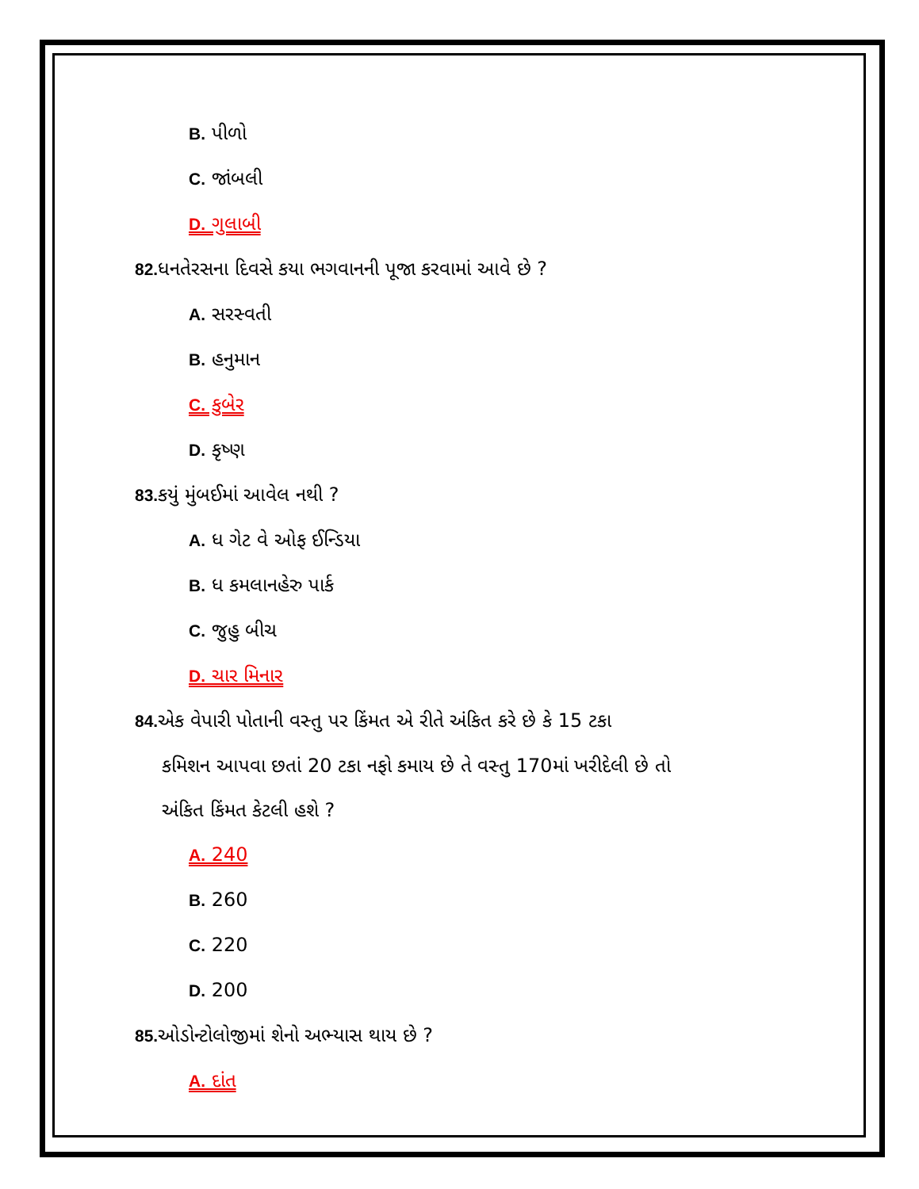B. પીળો
C. જાંબલી
D. ગુલાબી
82. ધનતેરસના દિવસે કયા ભગવાનની પૂજા કરવામાં આવે છે ?
A. સરસ્વતી
B. હનુમાન
C. કુબેર
D. કૃષ્ણ
83. કયું મુંબઈમાં આવેલ નથી ?
A. ધ ગેટ વે ઓફ ઈન્ડિયા
B. ધ કમલાનહેરુ પાર્ક
C. જુહુ બીચ
D. ચાર મિનાર
84. એક વેપારી પોતાની વસ્તુ પર કિંમત એ રીતે અંકિત કરે છે કે 15 ટકા
કમિશન આપવા છતાં 20 ટકા નફો કમાય છે તે વસ્તુ 170માં ખરીદેલી છે તો
અંકિત કિંમત કેટલી હશે ?
A. 240
B. 260
C. 220
D. 200
85. ઓડોન્ટોલોજીમાં શેનો અભ્યાસ થાય છે ?
A. દાંત